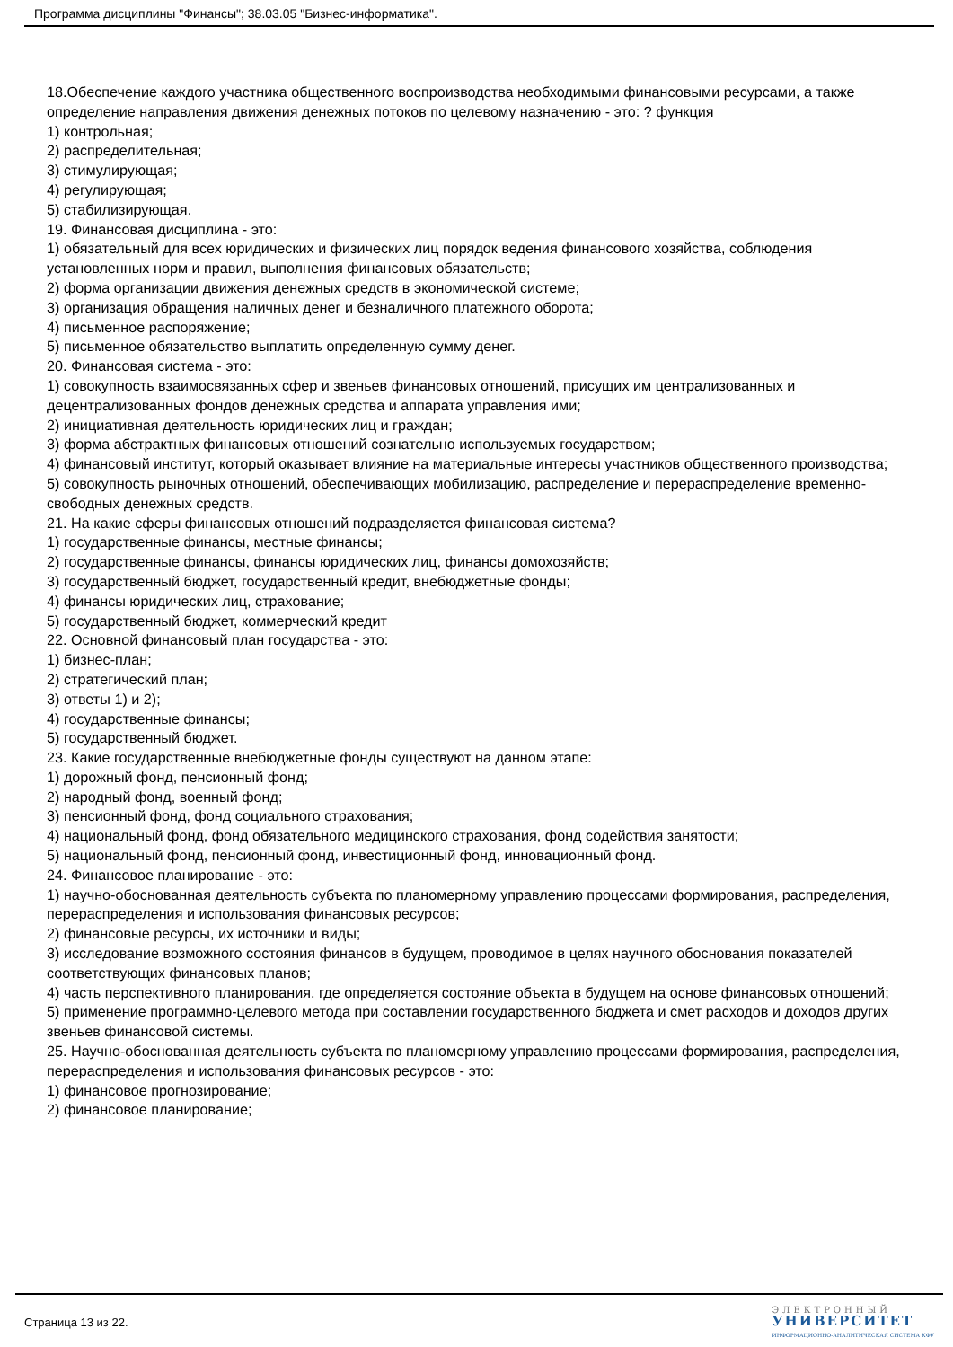Программа дисциплины "Финансы"; 38.03.05 "Бизнес-информатика".
18.Обеспечение каждого участника общественного воспроизводства необходимыми финансовыми ресурсами, а также определение направления движения денежных потоков по целевому назначению - это: ? функция
1) контрольная;
2) распределительная;
3) стимулирующая;
4) регулирующая;
5) стабилизирующая.
19. Финансовая дисциплина - это:
1) обязательный для всех юридических и физических лиц порядок ведения финансового хозяйства, соблюдения установленных норм и правил, выполнения финансовых обязательств;
2) форма организации движения денежных средств в экономической системе;
3) организация обращения наличных денег и безналичного платежного оборота;
4) письменное распоряжение;
5) письменное обязательство выплатить определенную сумму денег.
20. Финансовая система - это:
1) совокупность взаимосвязанных сфер и звеньев финансовых отношений, присущих им централизованных и децентрализованных фондов денежных средства и аппарата управления ими;
2) инициативная деятельность юридических лиц и граждан;
3) форма абстрактных финансовых отношений сознательно используемых государством;
4) финансовый институт, который оказывает влияние на материальные интересы участников общественного производства;
5) совокупность рыночных отношений, обеспечивающих мобилизацию, распределение и перераспределение временно-свободных денежных средств.
21. На какие сферы финансовых отношений подразделяется финансовая система?
1) государственные финансы, местные финансы;
2) государственные финансы, финансы юридических лиц, финансы домохозяйств;
3) государственный бюджет, государственный кредит, внебюджетные фонды;
4) финансы юридических лиц, страхование;
5) государственный бюджет, коммерческий кредит
22. Основной финансовый план государства - это:
1) бизнес-план;
2) стратегический план;
3) ответы 1) и 2);
4) государственные финансы;
5) государственный бюджет.
23. Какие государственные внебюджетные фонды существуют на данном этапе:
1) дорожный фонд, пенсионный фонд;
2) народный фонд, военный фонд;
3) пенсионный фонд, фонд социального страхования;
4) национальный фонд, фонд обязательного медицинского страхования, фонд содействия занятости;
5) национальный фонд, пенсионный фонд, инвестиционный фонд, инновационный фонд.
24. Финансовое планирование - это:
1) научно-обоснованная деятельность субъекта по планомерному управлению процессами формирования, распределения, перераспределения и использования финансовых ресурсов;
2) финансовые ресурсы, их источники и виды;
3) исследование возможного состояния финансов в будущем, проводимое в целях научного обоснования показателей соответствующих финансовых планов;
4) часть перспективного планирования, где определяется состояние объекта в будущем на основе финансовых отношений;
5) применение программно-целевого метода при составлении государственного бюджета и смет расходов и доходов других звеньев финансовой системы.
25. Научно-обоснованная деятельность субъекта по планомерному управлению процессами формирования, распределения, перераспределения и использования финансовых ресурсов - это:
1) финансовое прогнозирование;
2) финансовое планирование;
Страница 13 из 22.
ЭЛЕКТРОННЫЙ
УНИВЕРСИТЕТ
ИНФОРМАЦИОННО-АНАЛИТИЧЕСКАЯ СИСТЕМА КФУ